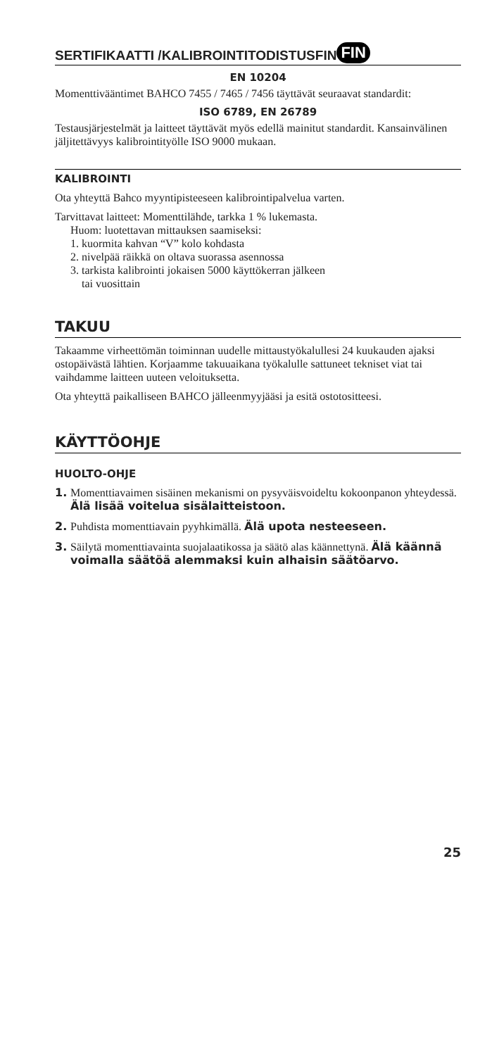SERTIFIKAATTI /KALIBROINTITODISTUSFIN FIN
EN 10204
Momenttiväänt­imet BAHCO 7455 / 7465 / 7456 täyttävät seuraavat standardit:
ISO 6789, EN 26789
Testausjärjestelmät ja laitteet täyttävät myös edellä mainitut standardit. Kansainvälinen jäljitettävyys kalibrointityölle ISO 9000 mukaan.
KALIBROINTI
Ota yhteyttä Bahco myyntipisteeseen kalibrointipalvelua varten.
Tarvittavat laitteet: Momenttilähde, tarkka 1 % lukemasta.
Huom: luotettavan mittauksen saamiseksi:
1. kuormita kahvan “V” kolo kohdasta
2. nivelpää räikkä on oltava suorassa asennossa
3. tarkista kalibrointi jokaisen 5000 käyttökerran jälkeen
tai vuosittain
TAKUU
Takaamme virheettömän toiminnan uudelle mittaustyökalullesi 24 kuukauden ajaksi ostopäivästä lähtien. Korjaamme takuuaikana työkalulle sattuneet tekniset viat tai vaihdamme laitteen uuteen veloituksetta.
Ota yhteyttä paikalliseen BAHCO jälleenmyyjääsi ja esitä ostotositteesi.
KÄYTTÖOHJE
HUOLTO-OHJE
1. Momenttiavaimen sisäinen mekanismi on pysyväisvoideltu kokoonpanon yhteydessä. Älä lisää voitelua sisälaitteistoon.
2. Puhdista momenttiavain pyyhkimällä. Älä upota nesteeseen.
3. Säilytä momenttiavainta suojalaatikossa ja säätö alas käännettynä. Älä käännä voimalla säätöä alemmaksi kuin alhaisin säätöarvo.
25